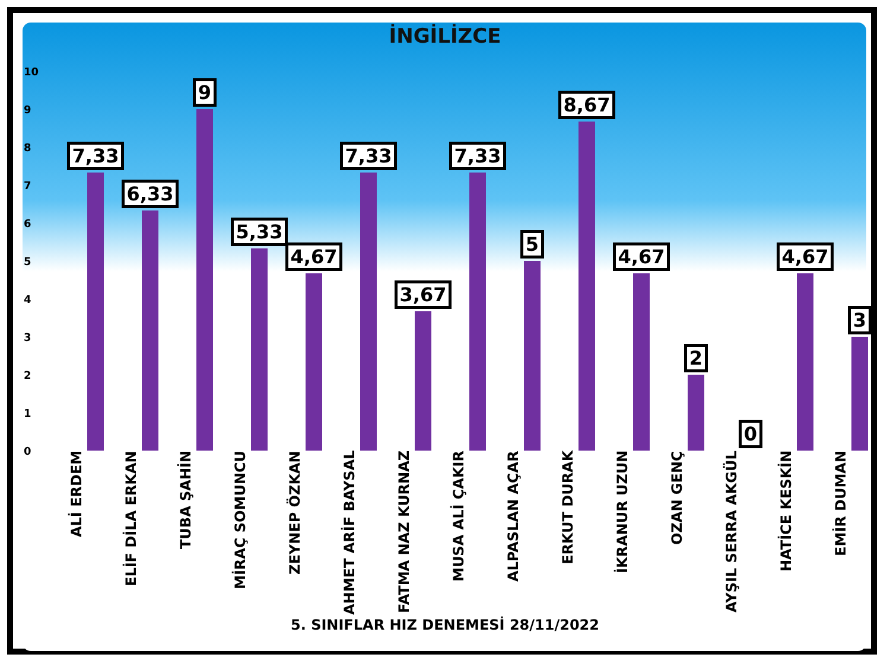İNGİLİZCE
10
9
8
7
6
5
4
3
2
1
0 7,33 6,33 9 5,33 4,67 7,33 3,67 7,33 5 8,67 4,67 2 0 4,67 3
ALİ ERDEM
ELİF DİLA ERKAN
TUBA ŞAHİN
MİRAÇ SOMUNCU
ZEYNEP ÖZKAN
AHMET ARİF BAYSAL
FATMA NAZ KURNAZ
MUSA ALİ ÇAKIR
ALPASLAN AÇAR
ERKUT DURAK
İKRANUR UZUN
OZAN GENÇ
AYŞIL SERRA AKGÜL
HATİCE KESKİN
EMİR DUMAN
5. SINIFLAR HIZ DENEMESİ 28/11/2022